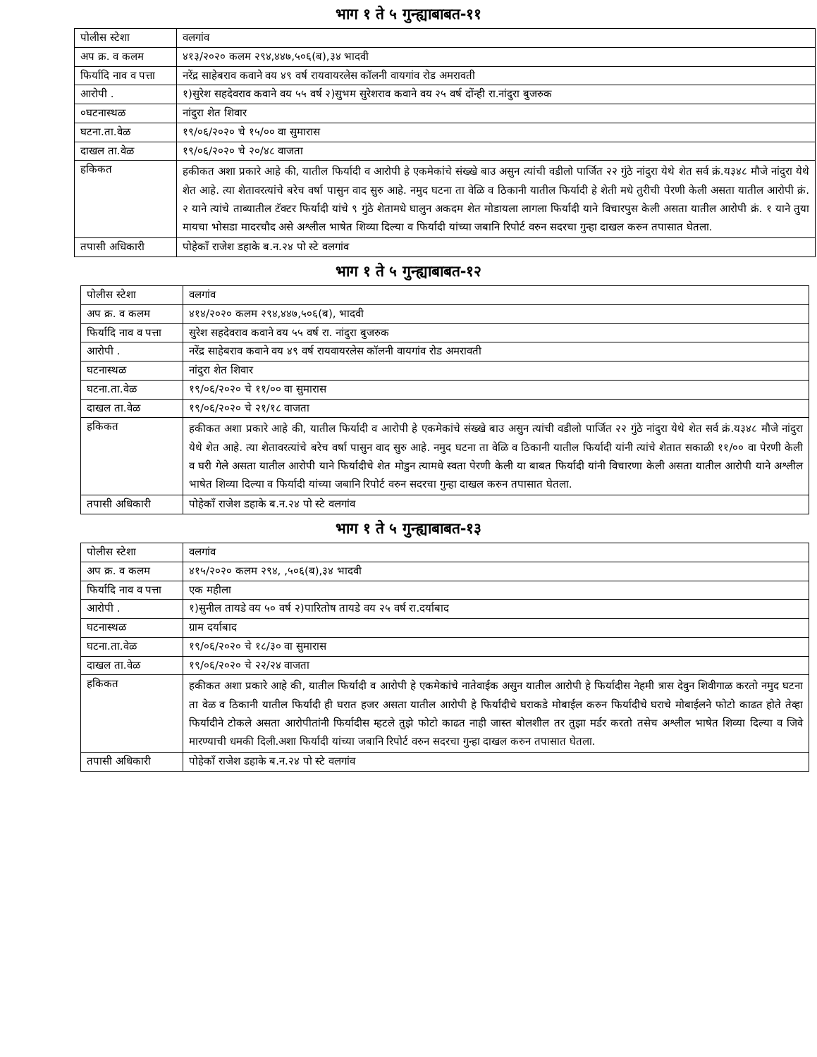भाग १ ते ५ गुन्ह्याबाबत-११
| पोलीस स्टेशा | वलगांव |
| अप क्र. व कलम | ४१३/२०२० कलम २९४,४४७,५०६(ब),३४ भादवी |
| फिर्यादि नाव व पत्ता | नरेंद्र साहेबराव कवाने वय ४९ वर्ष रायवायरलेस कॉलनी वायगांव रोड अमरावती |
| आरोपी . | १)सुरेश सहदेवराव कवाने वय ५५ वर्ष २)सुभम सुरेशराव कवाने वय २५ वर्ष दोंन्ही रा.नांदुरा बुजरुक |
| ०घटनास्थळ | नांदुरा शेत शिवार |
| घटना.ता.वेळ | १९/०६/२०२० चे १५/०० वा सुमारास |
| दाखल ता.वेळ | १९/०६/२०२० चे २०/४८ वाजता |
| हकिकत | हकीकत अशा प्रकारे आहे की, यातील फिर्यादी व आरोपी हे एकमेकांचे संख्खे बाउ असुन त्यांची वडीलो पार्जित २२ गुंठे नांदुरा येथे शेत सर्व क्रं.य३४८ मौजे नांदुरा येथे शेत आहे. त्या शेतावरत्यांचे बरेच वर्षा पासुन वाद सुरु आहे. नमुद घटना ता वेळि व ठिकानी यातील फिर्यादी हे शेती मधे तुरीची पेरणी केली असता यातील आरोपी क्रं. २ याने त्यांचे ताब्यातील टॅक्टर फिर्यादी यांचे ९ गुंठे शेतामधे घालुन अकदम शेत मोडायला लागला फिर्यादी याने विचारपुस केली असता यातील आरोपी क्रं. १ याने तुया मायचा भोसडा मादरचौद असे अश्लील भाषेत शिव्या दिल्या व फिर्यादी यांच्या जबानि रिपोर्ट वरुन सदरचा गुन्हा दाखल करुन तपासात घेतला. |
| तपासी अधिकारी | पोहेकॉं राजेश डहाके ब.न.२४ पो स्टे वलगांव |
भाग १ ते ५ गुन्ह्याबाबत-१२
| पोलीस स्टेशा | वलगांव |
| अप क्र. व कलम | ४१४/२०२० कलम २९४,४४७,५०६(ब), भादवी |
| फिर्यादि नाव व पत्ता | सुरेश सहदेवराव कवाने वय ५५ वर्ष रा. नांदुरा बुजरुक |
| आरोपी . | नरेंद्र साहेबराव कवाने वय ४९ वर्ष रायवायरलेस कॉलनी वायगांव रोड अमरावती |
| घटनास्थळ | नांदुरा शेत शिवार |
| घटना.ता.वेळ | १९/०६/२०२० चे ११/०० वा सुमारास |
| दाखल ता.वेळ | १९/०६/२०२० चे २१/१८ वाजता |
| हकिकत | हकीकत अशा प्रकारे आहे की, यातील फिर्यादी व आरोपी हे एकमेकांचे संख्खे बाउ असुन त्यांची वडीलो पार्जित २२ गुंठे नांदुरा येथे शेत सर्व क्रं.य३४८ मौजे नांदुरा येथे शेत आहे. त्या शेतावरत्यांचे बरेच वर्षा पासुन वाद सुरु आहे. नमुद घटना ता वेळि व ठिकानी यातील फिर्यादी यांनी त्यांचे शेतात सकाळी ११/०० वा पेरणी केली व घरी गेले असता यातील आरोपी याने फिर्यादीचे शेत मोडुन त्यामधे स्वता पेरणी केली या बाबत फिर्यादी यांनी विचारणा केली असता यातील आरोपी याने अश्लील भाषेत शिव्या दिल्या व फिर्यादी यांच्या जबानि रिपोर्ट वरुन सदरचा गुन्हा दाखल करुन तपासात घेतला. |
| तपासी अधिकारी | पोहेकॉं राजेश डहाके ब.न.२४ पो स्टे वलगांव |
भाग १ ते ५ गुन्ह्याबाबत-१३
| पोलीस स्टेशा | वलगांव |
| अप क्र. व कलम | ४१५/२०२० कलम २९४, ,५०६(ब),३४ भादवी |
| फिर्यादि नाव व पत्ता | एक महीला |
| आरोपी . | १)सुनील तायडे वय ५० वर्ष २)पारितोष तायडे वय २५ वर्ष रा.दर्याबाद |
| घटनास्थळ | ग्राम दर्याबाद |
| घटना.ता.वेळ | १९/०६/२०२० चे १८/३० वा सुमारास |
| दाखल ता.वेळ | १९/०६/२०२० चे २२/२४ वाजता |
| हकिकत | हकीकत अशा प्रकारे आहे की, यातील फिर्यादी व आरोपी हे एकमेकांचे नातेवाईक असुन यातील आरोपी हे फिर्यादीस नेहमी त्रास देवुन शिवीगाळ करतो नमुद घटना ता वेळ व ठिकानी यातील फिर्यादी ही घरात हजर असता यातील आरोपी हे फिर्यादीचे घराकडे मोबाईल करुन फिर्यादीचे घराचे मोबाईलने फोटो काढत होते तेव्हा फिर्यादीने टोकले असता आरोपीतांनी फिर्यादीस म्हटले तुझे फोटो काढत नाही जास्त बोलशील तर तुझा मर्डर करतो तसेच अश्लील भाषेत शिव्या दिल्या व जिवे मारण्याची धमकी दिली.अशा फिर्यादी यांच्या जबानि रिपोर्ट वरुन सदरचा गुन्हा दाखल करुन तपासात घेतला. |
| तपासी अधिकारी | पोहेकॉं राजेश डहाके ब.न.२४ पो स्टे वलगांव |